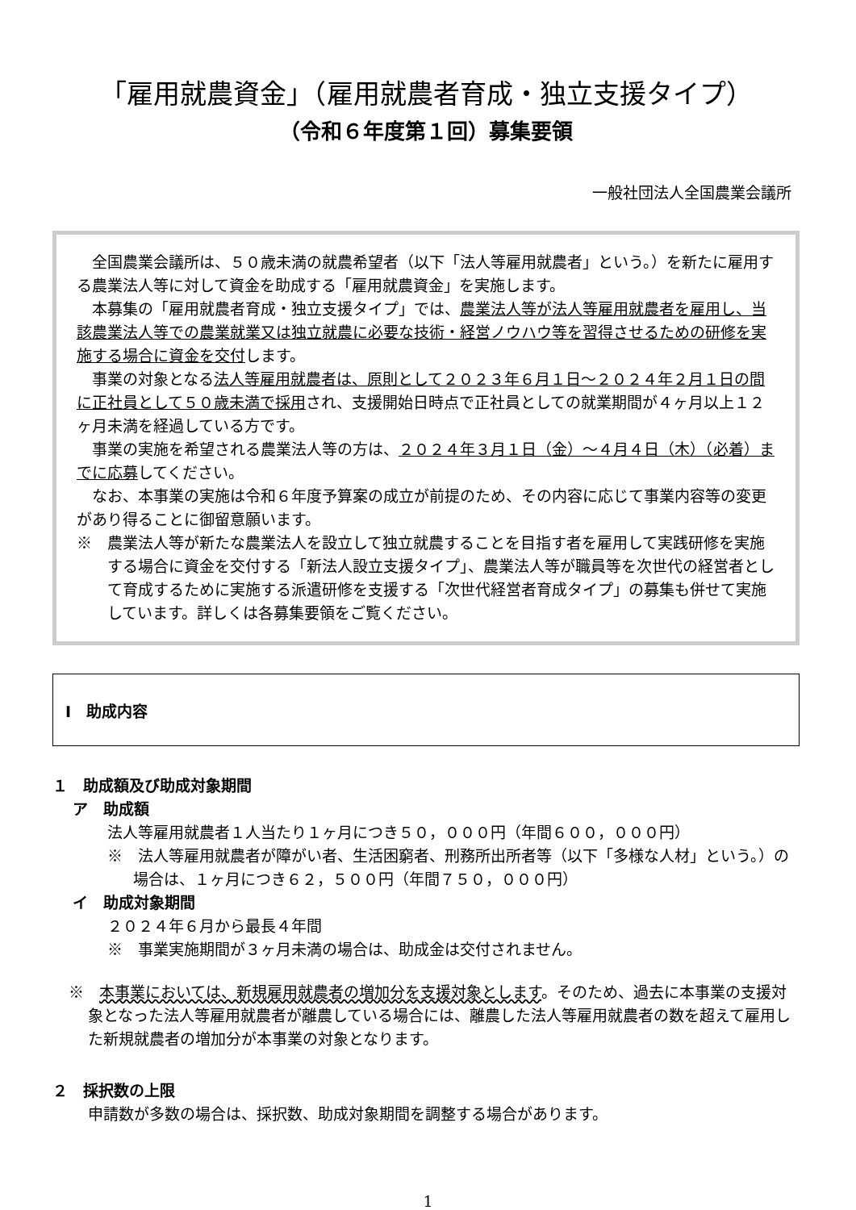「雇用就農資金」（雇用就農者育成・独立支援タイプ）
（令和６年度第１回）募集要領
一般社団法人全国農業会議所
全国農業会議所は、５０歳未満の就農希望者（以下「法人等雇用就農者」という。）を新たに雇用する農業法人等に対して資金を助成する「雇用就農資金」を実施します。
本募集の「雇用就農者育成・独立支援タイプ」では、農業法人等が法人等雇用就農者を雇用し、当該農業法人等での農業就業又は独立就農に必要な技術・経営ノウハウ等を習得させるための研修を実施する場合に資金を交付します。
事業の対象となる法人等雇用就農者は、原則として２０２３年６月１日～２０２４年２月１日の間に正社員として５０歳未満で採用され、支援開始日時点で正社員としての就業期間が４ヶ月以上１２ヶ月未満を経過している方です。
事業の実施を希望される農業法人等の方は、２０２４年３月１日（金）～４月４日（木）（必着）までに応募してください。
なお、本事業の実施は令和６年度予算案の成立が前提のため、その内容に応じて事業内容等の変更があり得ることに御留意願います。
※　農業法人等が新たな農業法人を設立して独立就農することを目指す者を雇用して実践研修を実施する場合に資金を交付する「新法人設立支援タイプ」、農業法人等が職員等を次世代の経営者として育成するために実施する派遣研修を支援する「次世代経営者育成タイプ」の募集も併せて実施しています。詳しくは各募集要領をご覧ください。
Ⅰ　助成内容
１　助成額及び助成対象期間
ア　助成額
法人等雇用就農者１人当たり１ヶ月につき５０，０００円（年間６００，０００円）
※　法人等雇用就農者が障がい者、生活困窮者、刑務所出所者等（以下「多様な人材」という。）の場合は、１ヶ月につき６２，５００円（年間７５０，０００円）
イ　助成対象期間
２０２４年６月から最長４年間
※　事業実施期間が３ヶ月未満の場合は、助成金は交付されません。
※　本事業においては、新規雇用就農者の増加分を支援対象とします。そのため、過去に本事業の支援対象となった法人等雇用就農者が離農している場合には、離農した法人等雇用就農者の数を超えて雇用した新規就農者の増加分が本事業の対象となります。
２　採択数の上限
申請数が多数の場合は、採択数、助成対象期間を調整する場合があります。
1